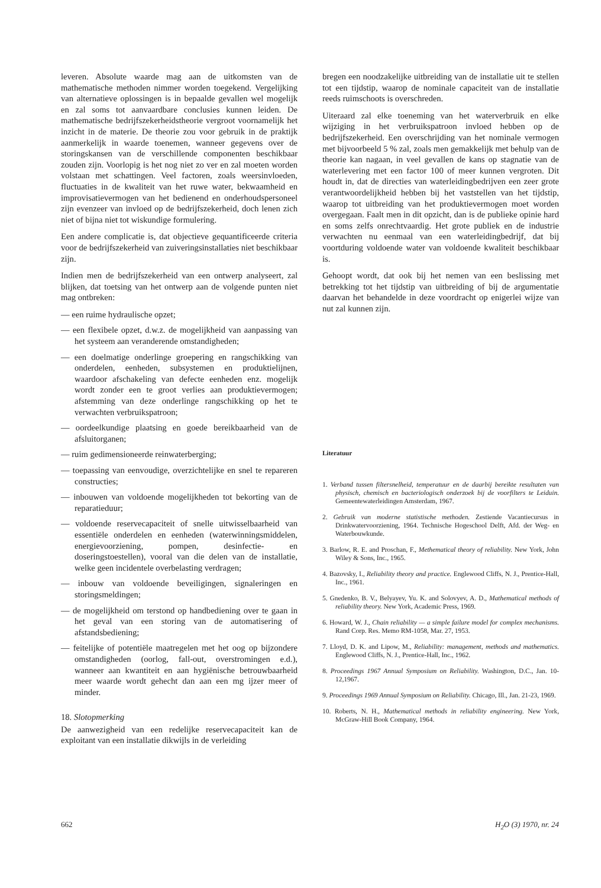leveren. Absolute waarde mag aan de uitkomsten van de mathematische methoden nimmer worden toegekend. Vergelijking van alternatieve oplossingen is in bepaalde gevallen wel mogelijk en zal soms tot aanvaardbare conclusies kunnen leiden. De mathematische bedrijfszekerheidstheorie vergroot voornamelijk het inzicht in de materie. De theorie zou voor gebruik in de praktijk aanmerkelijk in waarde toenemen, wanneer gegevens over de storingskansen van de verschillende componenten beschikbaar zouden zijn. Voorlopig is het nog niet zo ver en zal moeten worden volstaan met schattingen. Veel factoren, zoals weersinvloeden, fluctuaties in de kwaliteit van het ruwe water, bekwaamheid en improvisatievermogen van het bedienend en onderhoudspersoneel zijn evenzeer van invloed op de bedrijfszekerheid, doch lenen zich niet of bijna niet tot wiskundige formulering.
Een andere complicatie is, dat objectieve gequantificeerde criteria voor de bedrijfszekerheid van zuiveringsinstallaties niet beschikbaar zijn.
Indien men de bedrijfszekerheid van een ontwerp analyseert, zal blijken, dat toetsing van het ontwerp aan de volgende punten niet mag ontbreken:
— een ruime hydraulische opzet;
— een flexibele opzet, d.w.z. de mogelijkheid van aanpassing van het systeem aan veranderende omstandigheden;
— een doelmatige onderlinge groepering en rangschikking van onderdelen, eenheden, subsystemen en produktielijnen, waardoor afschakeling van defecte eenheden enz. mogelijk wordt zonder een te groot verlies aan produktievermogen; afstemming van deze onderlinge rangschikking op het te verwachten verbruikspatroon;
— oordeelkundige plaatsing en goede bereikbaarheid van de afsluitorganen;
— ruim gedimensioneerde reinwaterberging;
— toepassing van eenvoudige, overzichtelijke en snel te repareren constructies;
— inbouwen van voldoende mogelijkheden tot bekorting van de reparatieduur;
— voldoende reservecapaciteit of snelle uitwisselbaarheid van essentiële onderdelen en eenheden (waterwinningsmiddelen, energievoorziening, pompen, desinfectie- en doseringstoestellen), vooral van die delen van de installatie, welke geen incidentele overbelasting verdragen;
— inbouw van voldoende beveiligingen, signaleringen en storingsmeldingen;
— de mogelijkheid om terstond op handbediening over te gaan in het geval van een storing van de automatisering of afstandsbediening;
— feitelijke of potentiële maatregelen met het oog op bijzondere omstandigheden (oorlog, fall-out, overstromingen e.d.), wanneer aan kwantiteit en aan hygiënische betrouwbaarheid meer waarde wordt gehecht dan aan een mg ijzer meer of minder.
18. Slotopmerking
De aanwezigheid van een redelijke reservecapaciteit kan de exploitant van een installatie dikwijls in de verleiding
bregen een noodzakelijke uitbreiding van de installatie uit te stellen tot een tijdstip, waarop de nominale capaciteit van de installatie reeds ruimschoots is overschreden.
Uiteraard zal elke toeneming van het waterverbruik en elke wijziging in het verbruikspatroon invloed hebben op de bedrijfszekerheid. Een overschrijding van het nominale vermogen met bijvoorbeeld 5 % zal, zoals men gemakkelijk met behulp van de theorie kan nagaan, in veel gevallen de kans op stagnatie van de waterlevering met een factor 100 of meer kunnen vergroten. Dit houdt in, dat de directies van waterleidingbedrijven een zeer grote verantwoordelijkheid hebben bij het vaststellen van het tijdstip, waarop tot uitbreiding van het produktievermogen moet worden overgegaan. Faalt men in dit opzicht, dan is de publieke opinie hard en soms zelfs onrechtvaardig. Het grote publiek en de industrie verwachten nu eenmaal van een waterleidingbedrijf, dat bij voortduring voldoende water van voldoende kwaliteit beschikbaar is.
Gehoopt wordt, dat ook bij het nemen van een beslissing met betrekking tot het tijdstip van uitbreiding of bij de argumentatie daarvan het behandelde in deze voordracht op enigerlei wijze van nut zal kunnen zijn.
Literatuur
1. Verband tussen filtersnelheid, temperatuur en de daarbij bereikte resultaten van physisch, chemisch en bacteriologisch onderzoek bij de voorfilters te Leiduin. Gemeentewaterleidingen Amsterdam, 1967.
2. Gebruik van moderne statistische methoden. Zestiende Vacantiecursus in Drinkwatervoorziening, 1964. Technische Hogeschool Delft, Afd. der Weg- en Waterbouwkunde.
3. Barlow, R. E. and Proschan, F., Methematical theory of reliability. New York, John Wiley & Sons, Inc., 1965.
4. Bazovsky, I., Reliability theory and practice. Englewood Cliffs, N. J., Prentice-Hall, Inc., 1961.
5. Gnedenko, B. V., Belyayev, Yu. K. and Solovyev, A. D., Mathematical methods of reliability theory. New York, Academic Press, 1969.
6. Howard, W. J., Chain reliability — a simple failure model for complex mechanisms. Rand Corp. Res. Memo RM-1058, Mar. 27, 1953.
7. Lloyd, D. K. and Lipow, M., Reliability: management, methods and mathematics. Englewood Cliffs, N. J., Prentice-Hall, Inc., 1962.
8. Proceedings 1967 Annual Symposium on Reliability. Washington, D.C., Jan. 10-12,1967.
9. Proceedings 1969 Annual Symposium on Reliability. Chicago, Ill., Jan. 21-23, 1969.
10. Roberts, N. H., Mathematical methods in reliability engineering. New York, McGraw-Hill Book Company, 1964.
662 H<sub>2</sub>O (3) 1970, nr. 24